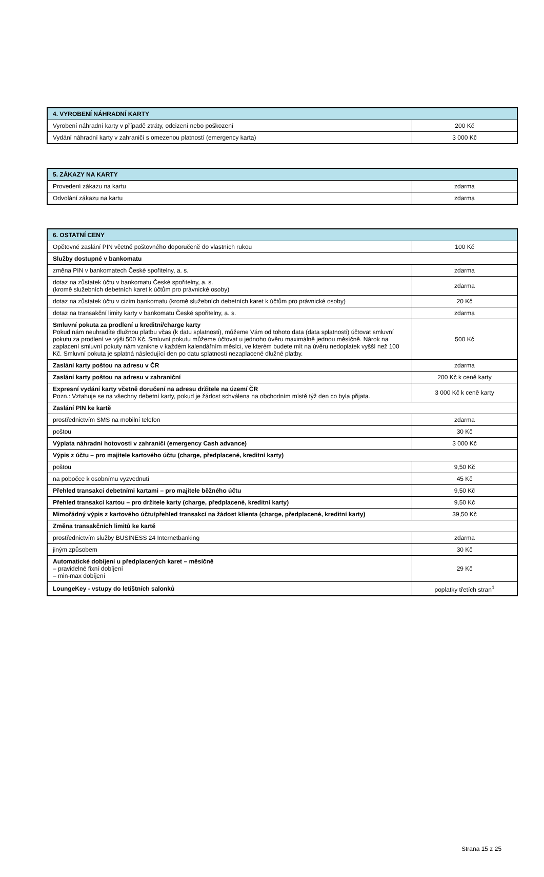| 4. VYROBENÍ NÁHRADNÍ KARTY | |
| --- | --- |
| Vyrobení náhradní karty v případě ztráty, odcizení nebo poškození | 200 Kč |
| Vydání náhradní karty v zahraničí s omezenou platností (emergency karta) | 3 000 Kč |
| 5. ZÁKAZY NA KARTY | |
| --- | --- |
| Provedení zákazu na kartu | zdarma |
| Odvolání zákazu na kartu | zdarma |
| 6. OSTATNÍ CENY | |
| --- | --- |
| Opětovné zaslání PIN včetně poštovného doporučeně do vlastních rukou | 100 Kč |
| Služby dostupné v bankomatu | |
| změna PIN v bankomatech České spořitelny, a. s. | zdarma |
| dotaz na zůstatek účtu v bankomatu České spořitelny, a. s. (kromě služebních debetních karet k účtům pro právnické osoby) | zdarma |
| dotaz na zůstatek účtu v cizím bankomatu (kromě služebních debetních karet k účtům pro právnické osoby) | 20 Kč |
| dotaz na transakční limity karty v bankomatu České spořitelny, a. s. | zdarma |
| Smluvní pokuta za prodlení u kreditní/charge karty Pokud nám neuhradíte dlužnou platbu včas (k datu splatnosti), můžeme Vám od tohoto data (data splatnosti) účtovat smluvní pokutu za prodlení ve výši 500 Kč. Smluvní pokutu můžeme účtovat u jednoho úvěru maximálně jednou měsíčně. Nárok na zaplacení smluvní pokuty nám vznikne v každém kalendářním měsíci, ve kterém budete mít na úvěru nedoplatek vyšší než 100 Kč. Smluvní pokuta je splatná následující den po datu splatnosti nezaplacené dlužné platby. | 500 Kč |
| Zaslání karty poštou na adresu v ČR | zdarma |
| Zaslání karty poštou na adresu v zahraniční | 200 Kč k ceně karty |
| Expresní vydání karty včetně doručení na adresu držitele na území ČR Pozn.: Vztahuje se na všechny debetní karty, pokud je žádost schválena na obchodním místě týž den co byla přijata. | 3 000 Kč k ceně karty |
| Zaslání PIN ke kartě | |
| prostřednictvím SMS na mobilní telefon | zdarma |
| poštou | 30 Kč |
| Výplata náhradní hotovosti v zahraničí (emergency Cash advance) | 3 000 Kč |
| Výpis z účtu – pro majitele kartového účtu (charge, předplacené, kreditní karty) | |
| poštou | 9,50 Kč |
| na pobočce k osobnímu vyzvednutí | 45 Kč |
| Přehled transakcí debetními kartami – pro majitele běžného účtu | 9,50 Kč |
| Přehled transakcí kartou – pro držitele karty (charge, předplacené, kreditní karty) | 9,50 Kč |
| Mimořádný výpis z kartového účtu/přehled transakcí na žádost klienta (charge, předplacené, kreditní karty) | 39,50 Kč |
| Změna transakčních limitů ke kartě | |
| prostřednictvím služby BUSINESS 24 Internetbanking | zdarma |
| jiným způsobem | 30 Kč |
| Automatické dobíjení u předplacených karet – měsíčně – pravidelné fixní dobíjení – min-max dobíjení | 29 Kč |
| LoungeKey - vstupy do letištních salonků | poplatky třetích stran<sup>1</sup> |
Strana 15 z 25